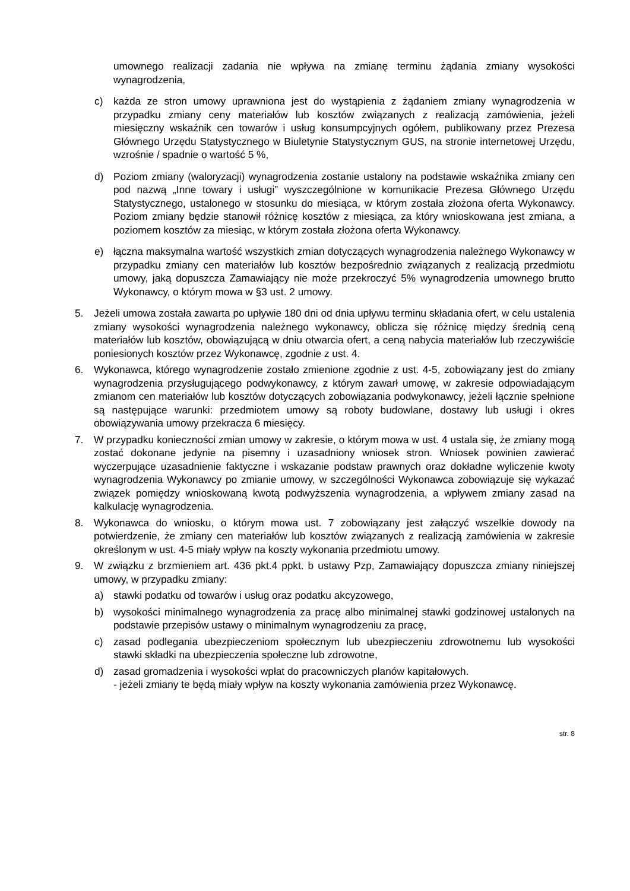umownego realizacji zadania nie wpływa na zmianę terminu żądania zmiany wysokości wynagrodzenia,
c) każda ze stron umowy uprawniona jest do wystąpienia z żądaniem zmiany wynagrodzenia w przypadku zmiany ceny materiałów lub kosztów związanych z realizacją zamówienia, jeżeli miesięczny wskaźnik cen towarów i usług konsumpcyjnych ogółem, publikowany przez Prezesa Głównego Urzędu Statystycznego w Biuletynie Statystycznym GUS, na stronie internetowej Urzędu, wzrośnie / spadnie o wartość 5 %,
d) Poziom zmiany (waloryzacji) wynagrodzenia zostanie ustalony na podstawie wskaźnika zmiany cen pod nazwą „Inne towary i usługi” wyszczególnione w komunikacie Prezesa Głównego Urzędu Statystycznego, ustalonego w stosunku do miesiąca, w którym została złożona oferta Wykonawcy. Poziom zmiany będzie stanowił różnicę kosztów z miesiąca, za który wnioskowana jest zmiana, a poziomem kosztów za miesiąc, w którym została złożona oferta Wykonawcy.
e) łączna maksymalna wartość wszystkich zmian dotyczących wynagrodzenia należnego Wykonawcy w przypadku zmiany cen materiałów lub kosztów bezpośrednio związanych z realizacją przedmiotu umowy, jaką dopuszcza Zamawiający nie może przekroczyć 5% wynagrodzenia umownego brutto Wykonawcy, o którym mowa w §3 ust. 2 umowy.
5. Jeżeli umowa została zawarta po upływie 180 dni od dnia upływu terminu składania ofert, w celu ustalenia zmiany wysokości wynagrodzenia należnego wykonawcy, oblicza się różnicę między średnią ceną materiałów lub kosztów, obowiązującą w dniu otwarcia ofert, a ceną nabycia materiałów lub rzeczywiście poniesionych kosztów przez Wykonawcę, zgodnie z ust. 4.
6. Wykonawca, którego wynagrodzenie zostało zmienione zgodnie z ust. 4-5, zobowiązany jest do zmiany wynagrodzenia przysługującego podwykonawcy, z którym zawarł umowę, w zakresie odpowiadającym zmianom cen materiałów lub kosztów dotyczących zobowiązania podwykonawcy, jeżeli łącznie spełnione są następujące warunki: przedmiotem umowy są roboty budowlane, dostawy lub usługi i okres obowiązywania umowy przekracza 6 miesięcy.
7. W przypadku konieczności zmian umowy w zakresie, o którym mowa w ust. 4 ustala się, że zmiany mogą zostać dokonane jedynie na pisemny i uzasadniony wniosek stron. Wniosek powinien zawierać wyczerpujące uzasadnienie faktyczne i wskazanie podstaw prawnych oraz dokładne wyliczenie kwoty wynagrodzenia Wykonawcy po zmianie umowy, w szczególności Wykonawca zobowiązuje się wykazać związek pomiędzy wnioskowaną kwotą podwyższenia wynagrodzenia, a wpływem zmiany zasad na kalkulację wynagrodzenia.
8. Wykonawca do wniosku, o którym mowa ust. 7 zobowiązany jest załączyć wszelkie dowody na potwierdzenie, że zmiany cen materiałów lub kosztów związanych z realizacją zamówienia w zakresie określonym w ust. 4-5 miały wpływ na koszty wykonania przedmiotu umowy.
9. W związku z brzmieniem art. 436 pkt.4 ppkt. b ustawy Pzp, Zamawiający dopuszcza zmiany niniejszej umowy, w przypadku zmiany:
a) stawki podatku od towarów i usług oraz podatku akcyzowego,
b) wysokości minimalnego wynagrodzenia za pracę albo minimalnej stawki godzinowej ustalonych na podstawie przepisów ustawy o minimalnym wynagrodzeniu za pracę,
c) zasad podlegania ubezpieczeniom społecznym lub ubezpieczeniu zdrowotnemu lub wysokości stawki składki na ubezpieczenia społeczne lub zdrowotne,
d) zasad gromadzenia i wysokości wpłat do pracowniczych planów kapitałowych.
- jeżeli zmiany te będą miały wpływ na koszty wykonania zamówienia przez Wykonawcę.
str. 8